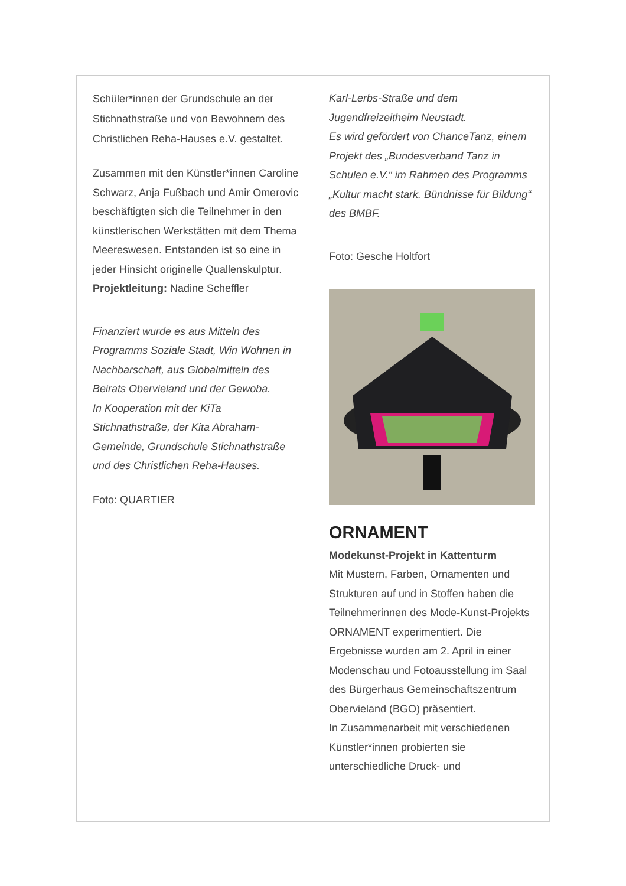Schüler*innen der Grundschule an der Stichnathstraße und von Bewohnern des Christlichen Reha-Hauses e.V. gestaltet.
Zusammen mit den Künstler*innen Caroline Schwarz, Anja Fußbach und Amir Omerovic beschäftigten sich die Teilnehmer in den künstlerischen Werkstätten mit dem Thema Meereswesen. Entstanden ist so eine in jeder Hinsicht originelle Quallenskulptur.
Projektleitung: Nadine Scheffler
Finanziert wurde es aus Mitteln des Programms Soziale Stadt, Win Wohnen in Nachbarschaft, aus Globalmitteln des Beirats Obervieland und der Gewoba.
In Kooperation mit der KiTa Stichnathstraße, der Kita Abraham-Gemeinde, Grundschule Stichnathstraße und des Christlichen Reha-Hauses.
Foto: QUARTIER
Karl-Lerbs-Straße und dem Jugendfreizeitheim Neustadt.
Es wird gefördert von ChanceTanz, einem Projekt des „Bundesverband Tanz in Schulen e.V.“ im Rahmen des Programms „Kultur macht stark. Bündnisse für Bildung“ des BMBF.
Foto: Gesche Holtfort
ORNAMENT
Modekunst-Projekt in Kattenturm
Mit Mustern, Farben, Ornamenten und Strukturen auf und in Stoffen haben die Teilnehmerinnen des Mode-Kunst-Projekts ORNAMENT experimentiert. Die Ergebnisse wurden am 2. April in einer Modenschau und Fotoausstellung im Saal des Bürgerhaus Gemeinschaftszentrum Obervieland (BGO) präsentiert.
In Zusammenarbeit mit verschiedenen Künstler*innen probierten sie unterschiedliche Druck- und